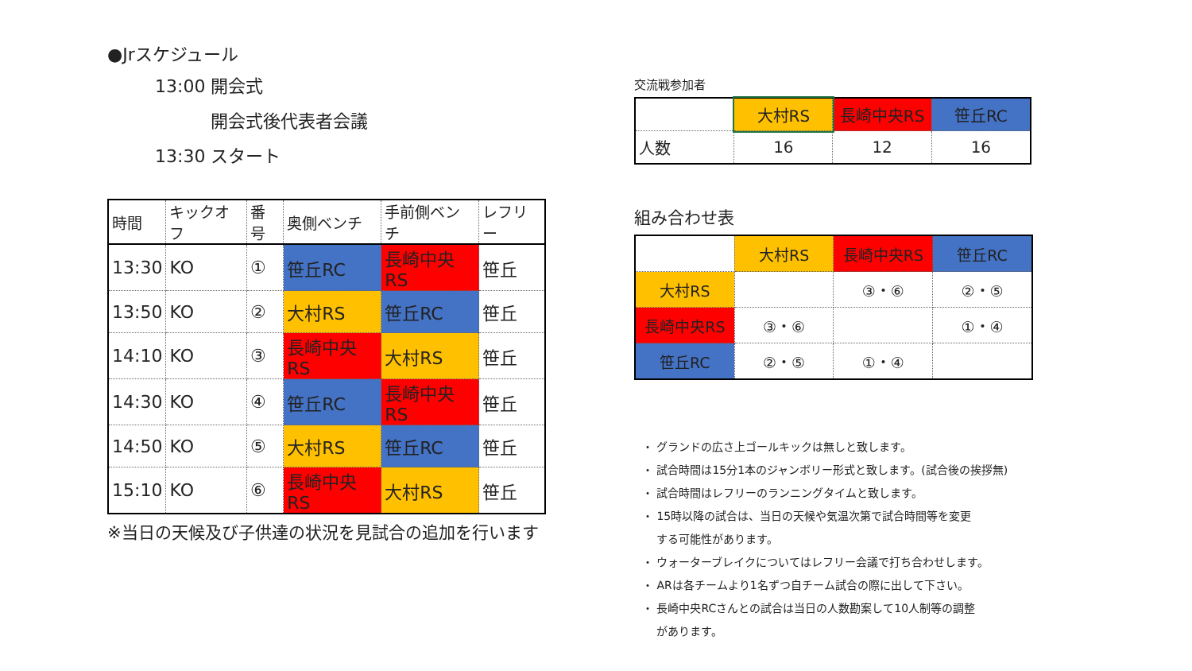●Jrスケジュール
13:00 開会式
開会式後代表者会議
13:30 スタート
| 時間 | キックオフ | 番号 | 奥側ベンチ | 手前側ベンチ | レフリー |
| 13:30 | KO | ① | 笹丘RC | 長崎中央RS | 笹丘 |
| 13:50 | KO | ② | 大村RS | 笹丘RC | 笹丘 |
| 14:10 | KO | ③ | 長崎中央RS | 大村RS | 笹丘 |
| 14:30 | KO | ④ | 笹丘RC | 長崎中央RS | 笹丘 |
| 14:50 | KO | ⑤ | 大村RS | 笹丘RC | 笹丘 |
| 15:10 | KO | ⑥ | 長崎中央RS | 大村RS | 笹丘 |
※当日の天候及び子供達の状況を見試合の追加を行います
交流戦参加者
| | 大村RS | 長崎中央RS | 笹丘RC |
| 人数 | 16 | 12 | 16 |
組み合わせ表
| | 大村RS | 長崎中央RS | 笹丘RC |
| 大村RS | | ③・⑥ | ②・⑤ |
| 長崎中央RS | ③・⑥ | | ①・④ |
| 笹丘RC | ②・⑤ | ①・④ | |
・ グランドの広さ上ゴールキックは無しと致します。
・ 試合時間は15分1本のジャンボリー形式と致します。(試合後の挨拶無)
・ 試合時間はレフリーのランニングタイムと致します。
・ 15時以降の試合は、当日の天候や気温次第で試合時間等を変更
する可能性があります。
・ ウォーターブレイクについてはレフリー会議で打ち合わせします。
・ ARは各チームより1名ずつ自チーム試合の際に出して下さい。
・ 長崎中央RCさんとの試合は当日の人数勘案して10人制等の調整
があります。